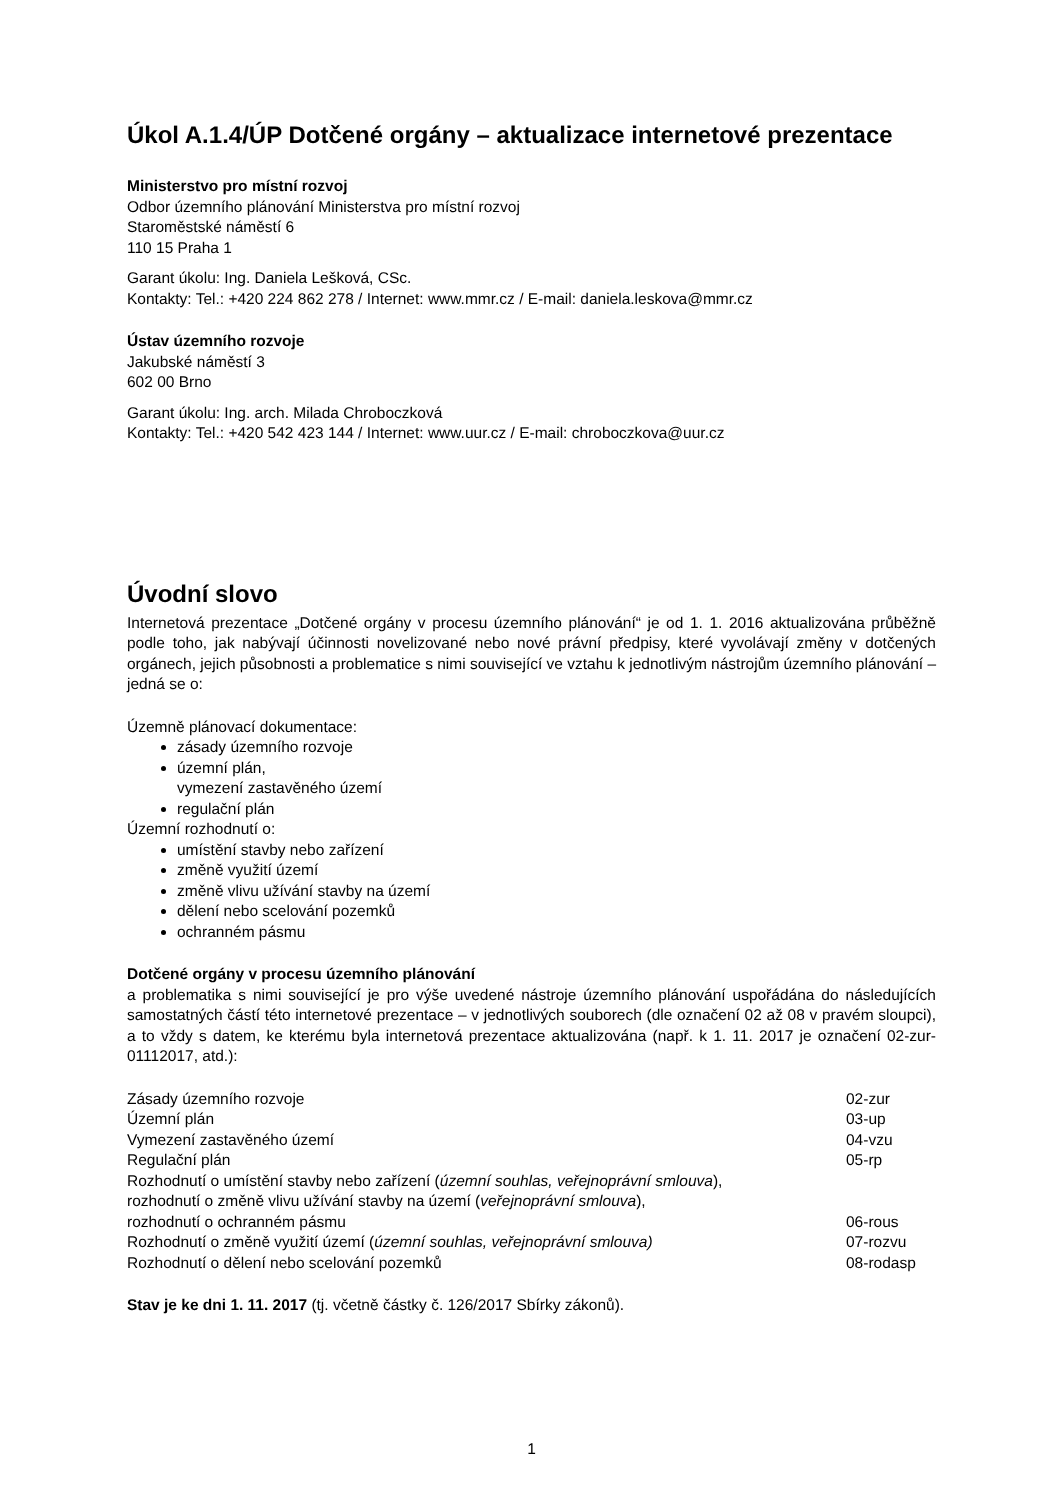Úkol A.1.4/ÚP Dotčené orgány – aktualizace internetové prezentace
Ministerstvo pro místní rozvoj
Odbor územního plánování Ministerstva pro místní rozvoj
Staroměstské náměstí 6
110 15 Praha 1
Garant úkolu: Ing. Daniela Lešková, CSc.
Kontakty: Tel.: +420 224 862 278 / Internet: www.mmr.cz / E-mail: daniela.leskova@mmr.cz
Ústav územního rozvoje
Jakubské náměstí 3
602 00 Brno
Garant úkolu: Ing. arch. Milada Chroboczková
Kontakty: Tel.: +420 542 423 144 / Internet: www.uur.cz / E-mail: chroboczkova@uur.cz
Úvodní slovo
Internetová prezentace „Dotčené orgány v procesu územního plánování“ je od 1. 1. 2016 aktualizována průběžně podle toho, jak nabývají účinnosti novelizované nebo nové právní předpisy, které vyvolávají změny v dotčených orgánech, jejich působnosti a problematice s nimi související ve vztahu k jednotlivým nástrojům územního plánování – jedná se o:
Územně plánovací dokumentace:
zásady územního rozvoje
územní plán,
vymezení zastavěného území
regulační plán
Územní rozhodnutí o:
umístění stavby nebo zařízení
změně využití území
změně vlivu užívání stavby na území
dělení nebo scelování pozemků
ochranném pásmu
Dotčené orgány v procesu územního plánování
a problematika s nimi související je pro výše uvedené nástroje územního plánování uspořádána do následujících samostatných částí této internetové prezentace – v jednotlivých souborech (dle označení 02 až 08 v pravém sloupci), a to vždy s datem, ke kterému byla internetová prezentace aktualizována (např. k 1. 11. 2017 je označení 02-zur-01112017, atd.):
| Zásady územního rozvoje | 02-zur |
| Územní plán | 03-up |
| Vymezení zastavěného území | 04-vzu |
| Regulační plán | 05-rp |
| Rozhodnutí o umístění stavby nebo zařízení ( územní souhlas, veřejnoprávní smlouva ), rozhodnutí o změně vlivu užívání stavby na území ( veřejnoprávní smlouva ), rozhodnutí o ochranném pásmu | 06-rous |
| Rozhodnutí o změně využití území ( územní souhlas, veřejnoprávní smlouva) | 07-rozvu |
| Rozhodnutí o dělení nebo scelování pozemků | 08-rodasp |
Stav je ke dni 1. 11. 2017 (tj. včetně částky č. 126/2017 Sbírky zákonů).
1